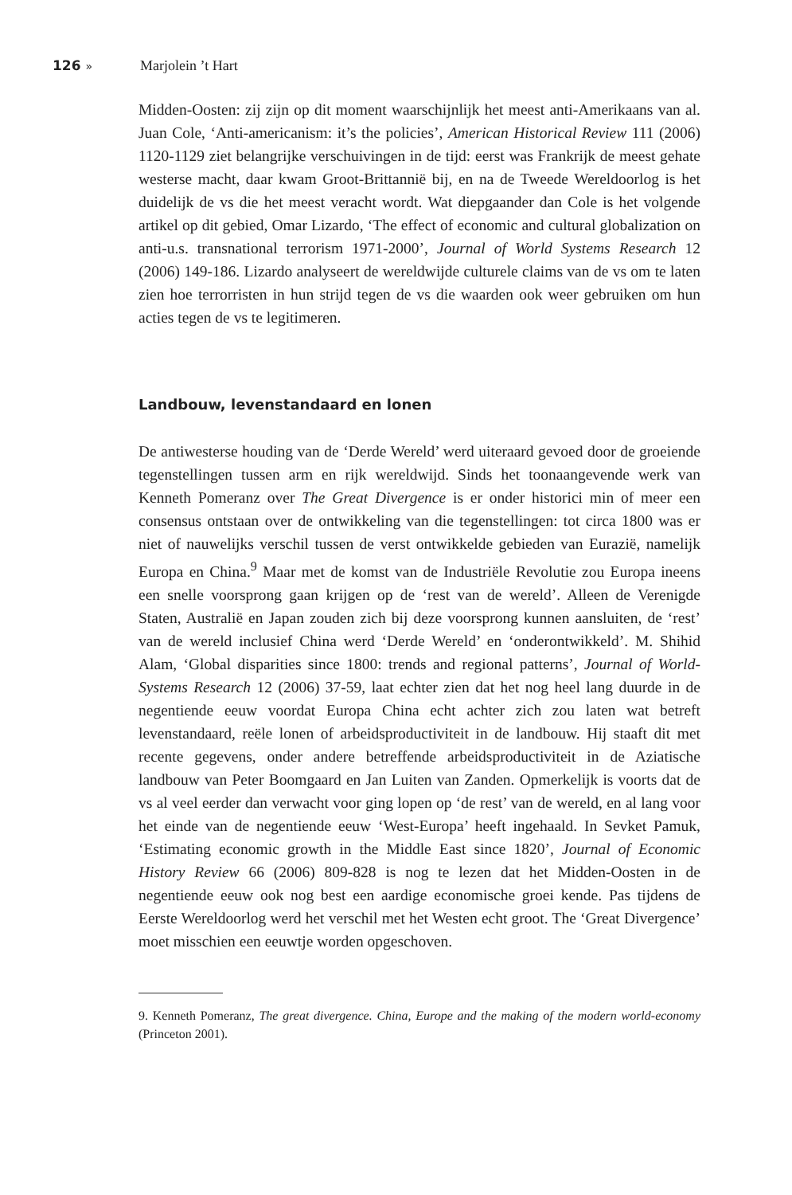126 » Marjolein ’t Hart
Midden-Oosten: zij zijn op dit moment waarschijnlijk het meest anti-Amerikaans van al. Juan Cole, ‘Anti-americanism: it’s the policies’, American Historical Review 111 (2006) 1120-1129 ziet belangrijke verschuivingen in de tijd: eerst was Frankrijk de meest gehate westerse macht, daar kwam Groot-Brittannië bij, en na de Tweede Wereldoorlog is het duidelijk de vs die het meest veracht wordt. Wat diepgaander dan Cole is het volgende artikel op dit gebied, Omar Lizardo, ‘The effect of economic and cultural globalization on anti-u.s. transnational terrorism 1971-2000’, Journal of World Systems Research 12 (2006) 149-186. Lizardo analyseert de wereldwijde culturele claims van de vs om te laten zien hoe terrorristen in hun strijd tegen de vs die waarden ook weer gebruiken om hun acties tegen de vs te legitimeren.
Landbouw, levenstandaard en lonen
De antiwesterse houding van de ‘Derde Wereld’ werd uiteraard gevoed door de groeiende tegenstellingen tussen arm en rijk wereldwijd. Sinds het toonaangevende werk van Kenneth Pomeranz over The Great Divergence is er onder historici min of meer een consensus ontstaan over de ontwikkeling van die tegenstellingen: tot circa 1800 was er niet of nauwelijks verschil tussen de verst ontwikkelde gebieden van Eurazië, namelijk Europa en China.<sup>9</sup> Maar met de komst van de Industriële Revolutie zou Europa ineens een snelle voorsprong gaan krijgen op de ‘rest van de wereld’. Alleen de Verenigde Staten, Australië en Japan zouden zich bij deze voorsprong kunnen aansluiten, de ‘rest’ van de wereld inclusief China werd ‘Derde Wereld’ en ‘onderontwikkeld’. M. Shihid Alam, ‘Global disparities since 1800: trends and regional patterns’, Journal of World-Systems Research 12 (2006) 37-59, laat echter zien dat het nog heel lang duurde in de negentiende eeuw voordat Europa China echt achter zich zou laten wat betreft levenstandaard, reële lonen of arbeidsproductiviteit in de landbouw. Hij staaft dit met recente gegevens, onder andere betreffende arbeidsproductiviteit in de Aziatische landbouw van Peter Boomgaard en Jan Luiten van Zanden. Opmerkelijk is voorts dat de vs al veel eerder dan verwacht voor ging lopen op ‘de rest’ van de wereld, en al lang voor het einde van de negentiende eeuw ‘West-Europa’ heeft ingehaald. In Sevket Pamuk, ‘Estimating economic growth in the Middle East since 1820’, Journal of Economic History Review 66 (2006) 809-828 is nog te lezen dat het Midden-Oosten in de negentiende eeuw ook nog best een aardige economische groei kende. Pas tijdens de Eerste Wereldoorlog werd het verschil met het Westen echt groot. The ‘Great Divergence’ moet misschien een eeuwtje worden opgeschoven.
9. Kenneth Pomeranz, The great divergence. China, Europe and the making of the modern world-economy (Princeton 2001).